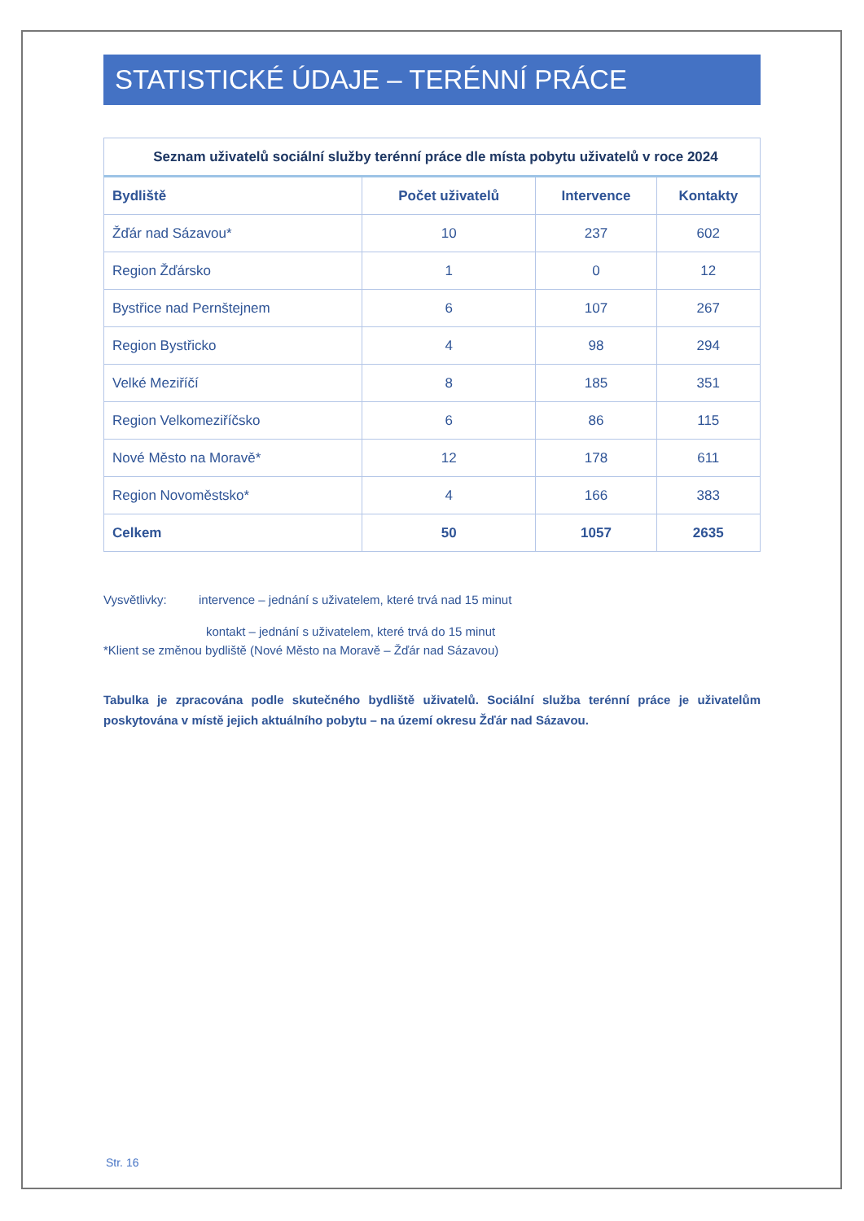STATISTICKÉ ÚDAJE – TERÉNNÍ PRÁCE
| Seznam uživatelů sociální služby terénní práce dle místa pobytu uživatelů v roce 2024 | | | |
| --- | --- | --- | --- |
| Bydliště | Počet uživatelů | Intervence | Kontakty |
| Žďár nad Sázavou* | 10 | 237 | 602 |
| Region Žďársko | 1 | 0 | 12 |
| Bystřice nad Pernštejnem | 6 | 107 | 267 |
| Region Bystřicko | 4 | 98 | 294 |
| Velké Meziříčí | 8 | 185 | 351 |
| Region Velkomeziříčsko | 6 | 86 | 115 |
| Nové Město na Moravě* | 12 | 178 | 611 |
| Region Novoměstsko* | 4 | 166 | 383 |
| Celkem | 50 | 1057 | 2635 |
Vysvětlivky: intervence – jednání s uživatelem, které trvá nad 15 minut
kontakt – jednání s uživatelem, které trvá do 15 minut
*Klient se změnou bydliště (Nové Město na Moravě – Žďár nad Sázavou)
Tabulka je zpracována podle skutečného bydliště uživatelů. Sociální služba terénní práce je uživatelům poskytována v místě jejich aktuálního pobytu – na území okresu Žďár nad Sázavou.
Str. 16